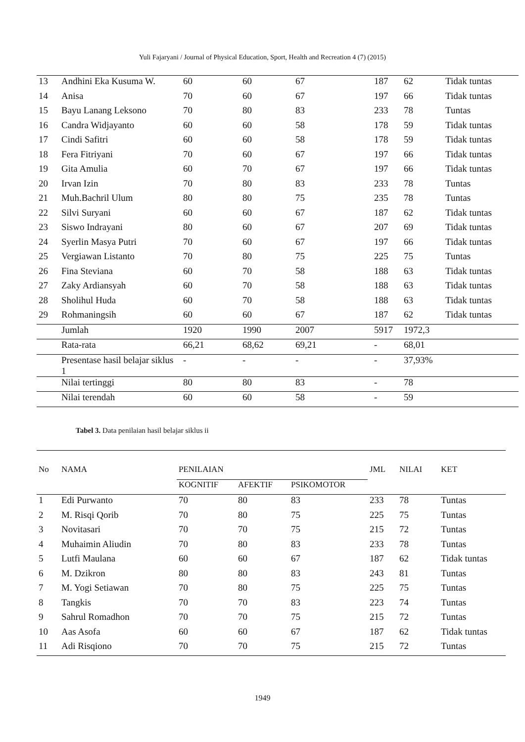Yuli Fajaryani / Journal of Physical Education, Sport, Health and Recreation 4 (7) (2015)
| 13 | Andhini Eka Kusuma W. | 60 | 60 | 67 | 187 | 62 | Tidak tuntas |
| 14 | Anisa | 70 | 60 | 67 | 197 | 66 | Tidak tuntas |
| 15 | Bayu Lanang Leksono | 70 | 80 | 83 | 233 | 78 | Tuntas |
| 16 | Candra Widjayanto | 60 | 60 | 58 | 178 | 59 | Tidak tuntas |
| 17 | Cindi Safitri | 60 | 60 | 58 | 178 | 59 | Tidak tuntas |
| 18 | Fera Fitriyani | 70 | 60 | 67 | 197 | 66 | Tidak tuntas |
| 19 | Gita Amulia | 60 | 70 | 67 | 197 | 66 | Tidak tuntas |
| 20 | Irvan Izin | 70 | 80 | 83 | 233 | 78 | Tuntas |
| 21 | Muh.Bachril Ulum | 80 | 80 | 75 | 235 | 78 | Tuntas |
| 22 | Silvi Suryani | 60 | 60 | 67 | 187 | 62 | Tidak tuntas |
| 23 | Siswo Indrayani | 80 | 60 | 67 | 207 | 69 | Tidak tuntas |
| 24 | Syerlin Masya Putri | 70 | 60 | 67 | 197 | 66 | Tidak tuntas |
| 25 | Vergiawan Listanto | 70 | 80 | 75 | 225 | 75 | Tuntas |
| 26 | Fina Steviana | 60 | 70 | 58 | 188 | 63 | Tidak tuntas |
| 27 | Zaky Ardiansyah | 60 | 70 | 58 | 188 | 63 | Tidak tuntas |
| 28 | Sholihul Huda | 60 | 70 | 58 | 188 | 63 | Tidak tuntas |
| 29 | Rohmaningsih | 60 | 60 | 67 | 187 | 62 | Tidak tuntas |
| | Jumlah | 1920 | 1990 | 2007 | 5917 | 1972,3 | |
| | Rata-rata | 66,21 | 68,62 | 69,21 | - | 68,01 | |
| | Presentase hasil belajar siklus 1 | - | - | - | - | 37,93% | |
| | Nilai tertinggi | 80 | 80 | 83 | - | 78 | |
| | Nilai terendah | 60 | 60 | 58 | - | 59 | |
Tabel 3. Data penilaian hasil belajar siklus ii
| No | NAMA | PENILAIAN | | | JML | NILAI | KET |
| --- | --- | --- | --- | --- | --- | --- | --- |
| | | KOGNITIF | AFEKTIF | PSIKOMOTOR | | | |
| 1 | Edi Purwanto | 70 | 80 | 83 | 233 | 78 | Tuntas |
| 2 | M. Risqi Qorib | 70 | 80 | 75 | 225 | 75 | Tuntas |
| 3 | Novitasari | 70 | 70 | 75 | 215 | 72 | Tuntas |
| 4 | Muhaimin Aliudin | 70 | 80 | 83 | 233 | 78 | Tuntas |
| 5 | Lutfi Maulana | 60 | 60 | 67 | 187 | 62 | Tidak tuntas |
| 6 | M. Dzikron | 80 | 80 | 83 | 243 | 81 | Tuntas |
| 7 | M. Yogi Setiawan | 70 | 80 | 75 | 225 | 75 | Tuntas |
| 8 | Tangkis | 70 | 70 | 83 | 223 | 74 | Tuntas |
| 9 | Sahrul Romadhon | 70 | 70 | 75 | 215 | 72 | Tuntas |
| 10 | Aas Asofa | 60 | 60 | 67 | 187 | 62 | Tidak tuntas |
| 11 | Adi Risqiono | 70 | 70 | 75 | 215 | 72 | Tuntas |
1949